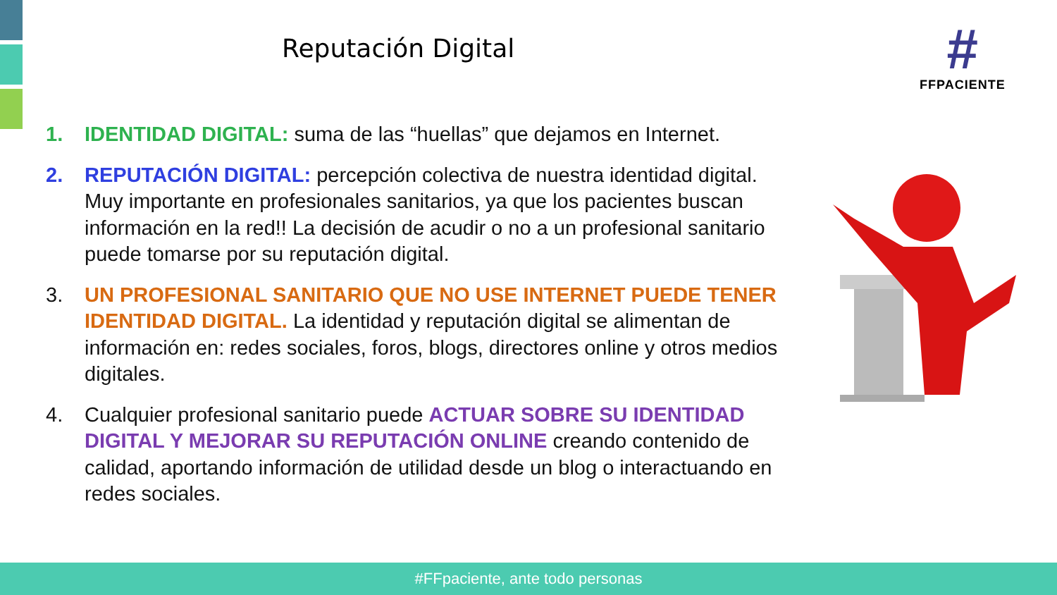Reputación Digital
#
FFPACIENTE
1. IDENTIDAD DIGITAL: suma de las “huellas” que dejamos en Internet.
2. REPUTACIÓN DIGITAL: percepción colectiva de nuestra identidad digital. Muy importante en profesionales sanitarios, ya que los pacientes buscan información en la red!! La decisión de acudir o no a un profesional sanitario puede tomarse por su reputación digital.
3. UN PROFESIONAL SANITARIO QUE NO USE INTERNET PUEDE TENER IDENTIDAD DIGITAL. La identidad y reputación digital se alimentan de información en: redes sociales, foros, blogs, directores online y otros medios digitales.
4. Cualquier profesional sanitario puede ACTUAR SOBRE SU IDENTIDAD DIGITAL Y MEJORAR SU REPUTACIÓN ONLINE creando contenido de calidad, aportando información de utilidad desde un blog o interactuando en redes sociales.
#FFpaciente, ante todo personas